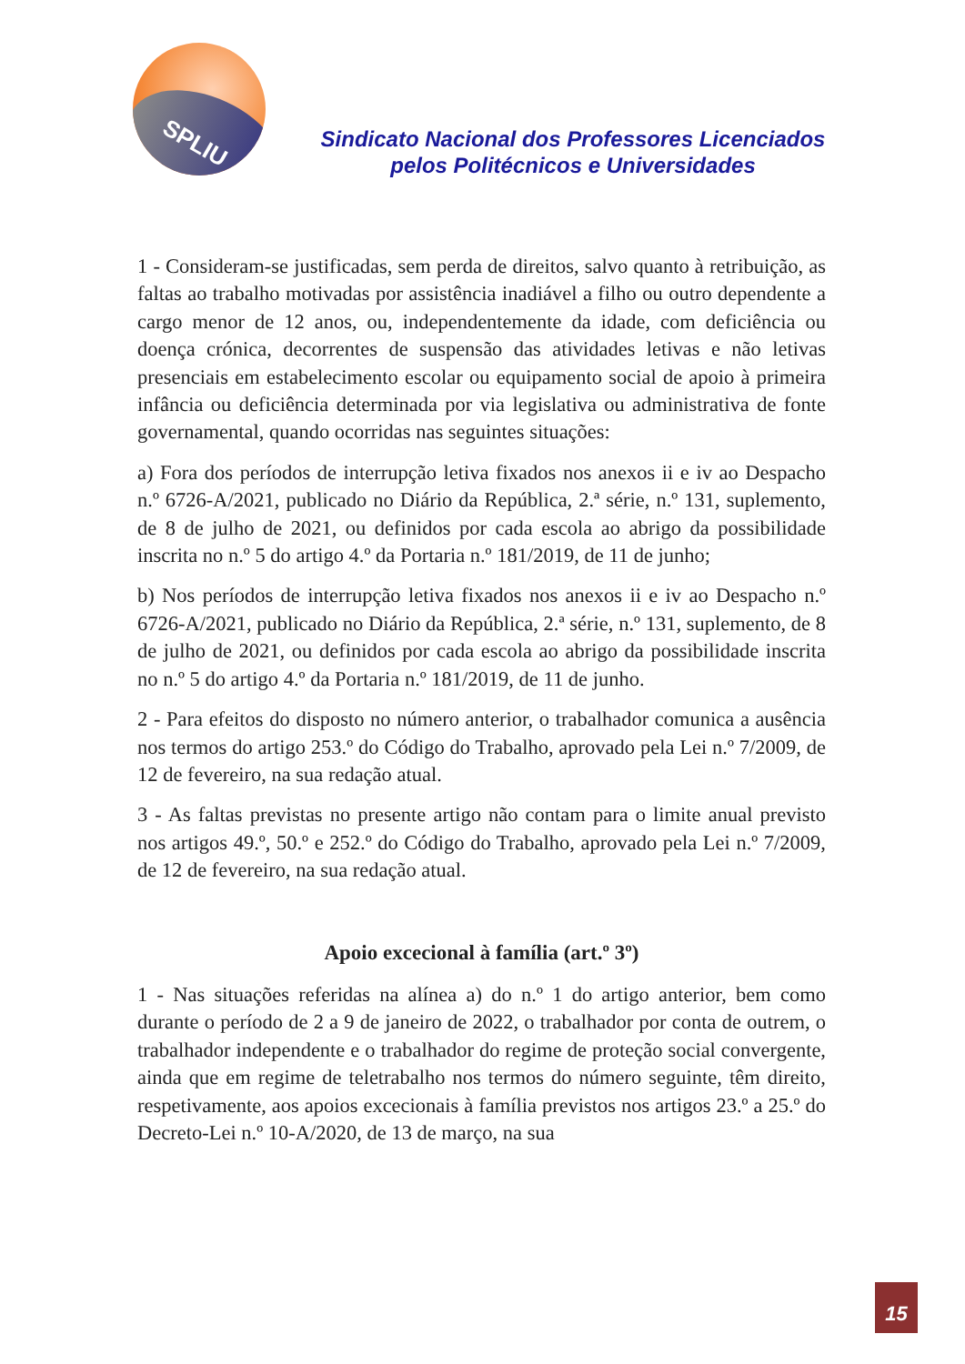SPLIU
Sindicato Nacional dos Professores Licenciados
pelos Politécnicos e Universidades
1 - Consideram-se justificadas, sem perda de direitos, salvo quanto à retribuição, as faltas ao trabalho motivadas por assistência inadiável a filho ou outro dependente a cargo menor de 12 anos, ou, independentemente da idade, com deficiência ou doença crónica, decorrentes de suspensão das atividades letivas e não letivas presenciais em estabelecimento escolar ou equipamento social de apoio à primeira infância ou deficiência determinada por via legislativa ou administrativa de fonte governamental, quando ocorridas nas seguintes situações:
a) Fora dos períodos de interrupção letiva fixados nos anexos ii e iv ao Despacho n.º 6726-A/2021, publicado no Diário da República, 2.ª série, n.º 131, suplemento, de 8 de julho de 2021, ou definidos por cada escola ao abrigo da possibilidade inscrita no n.º 5 do artigo 4.º da Portaria n.º 181/2019, de 11 de junho;
b) Nos períodos de interrupção letiva fixados nos anexos ii e iv ao Despacho n.º 6726-A/2021, publicado no Diário da República, 2.ª série, n.º 131, suplemento, de 8 de julho de 2021, ou definidos por cada escola ao abrigo da possibilidade inscrita no n.º 5 do artigo 4.º da Portaria n.º 181/2019, de 11 de junho.
2 - Para efeitos do disposto no número anterior, o trabalhador comunica a ausência nos termos do artigo 253.º do Código do Trabalho, aprovado pela Lei n.º 7/2009, de 12 de fevereiro, na sua redação atual.
3 - As faltas previstas no presente artigo não contam para o limite anual previsto nos artigos 49.º, 50.º e 252.º do Código do Trabalho, aprovado pela Lei n.º 7/2009, de 12 de fevereiro, na sua redação atual.
Apoio excecional à família (art.º 3º)
1 - Nas situações referidas na alínea a) do n.º 1 do artigo anterior, bem como durante o período de 2 a 9 de janeiro de 2022, o trabalhador por conta de outrem, o trabalhador independente e o trabalhador do regime de proteção social convergente, ainda que em regime de teletrabalho nos termos do número seguinte, têm direito, respetivamente, aos apoios excecionais à família previstos nos artigos 23.º a 25.º do Decreto-Lei n.º 10-A/2020, de 13 de março, na sua
15